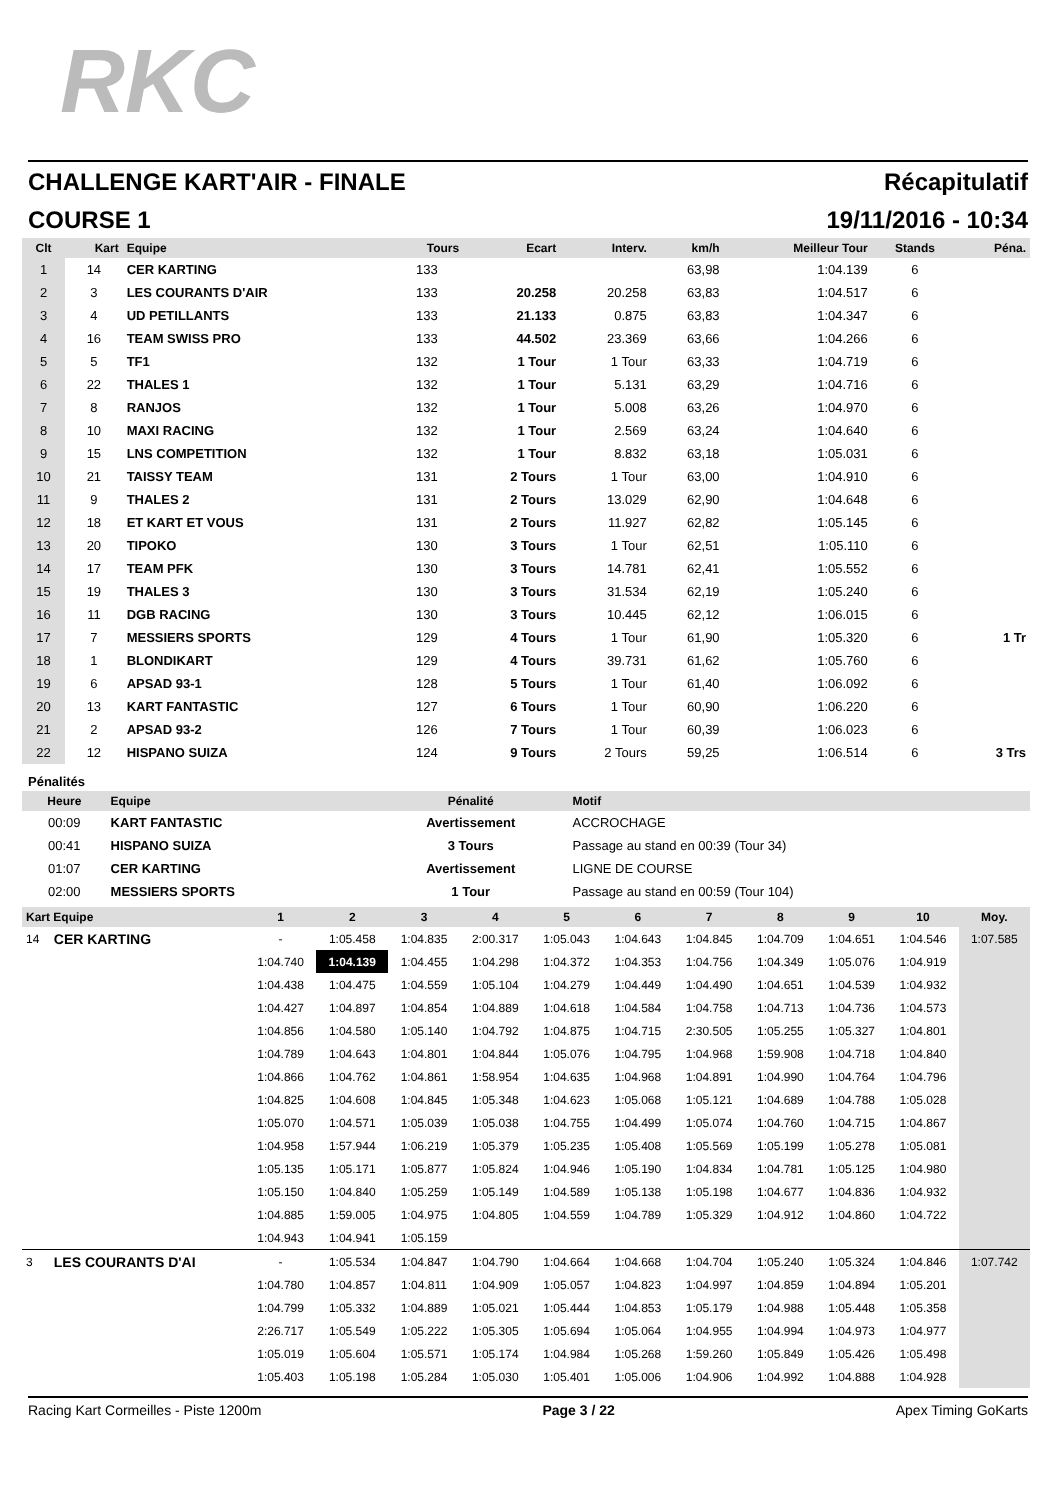RKC
CHALLENGE KART'AIR - FINALE Récapitulatif
COURSE 1 19/11/2016 - 10:34
| Clt | Kart | Equipe | Tours | Ecart | Interv. | km/h | Meilleur Tour | Stands | Péna. |
| --- | --- | --- | --- | --- | --- | --- | --- | --- | --- |
| 1 | 14 | CER KARTING | 133 | | | 63,98 | 1:04.139 | 6 | |
| 2 | 3 | LES COURANTS D'AIR | 133 | 20.258 | 20.258 | 63,83 | 1:04.517 | 6 | |
| 3 | 4 | UD PETILLANTS | 133 | 21.133 | 0.875 | 63,83 | 1:04.347 | 6 | |
| 4 | 16 | TEAM SWISS PRO | 133 | 44.502 | 23.369 | 63,66 | 1:04.266 | 6 | |
| 5 | 5 | TF1 | 132 | 1 Tour | 1 Tour | 63,33 | 1:04.719 | 6 | |
| 6 | 22 | THALES 1 | 132 | 1 Tour | 5.131 | 63,29 | 1:04.716 | 6 | |
| 7 | 8 | RANJOS | 132 | 1 Tour | 5.008 | 63,26 | 1:04.970 | 6 | |
| 8 | 10 | MAXI RACING | 132 | 1 Tour | 2.569 | 63,24 | 1:04.640 | 6 | |
| 9 | 15 | LNS COMPETITION | 132 | 1 Tour | 8.832 | 63,18 | 1:05.031 | 6 | |
| 10 | 21 | TAISSY TEAM | 131 | 2 Tours | 1 Tour | 63,00 | 1:04.910 | 6 | |
| 11 | 9 | THALES 2 | 131 | 2 Tours | 13.029 | 62,90 | 1:04.648 | 6 | |
| 12 | 18 | ET KART ET VOUS | 131 | 2 Tours | 11.927 | 62,82 | 1:05.145 | 6 | |
| 13 | 20 | TIPOKO | 130 | 3 Tours | 1 Tour | 62,51 | 1:05.110 | 6 | |
| 14 | 17 | TEAM PFK | 130 | 3 Tours | 14.781 | 62,41 | 1:05.552 | 6 | |
| 15 | 19 | THALES 3 | 130 | 3 Tours | 31.534 | 62,19 | 1:05.240 | 6 | |
| 16 | 11 | DGB RACING | 130 | 3 Tours | 10.445 | 62,12 | 1:06.015 | 6 | |
| 17 | 7 | MESSIERS SPORTS | 129 | 4 Tours | 1 Tour | 61,90 | 1:05.320 | 6 | 1 Tr |
| 18 | 1 | BLONDIKART | 129 | 4 Tours | 39.731 | 61,62 | 1:05.760 | 6 | |
| 19 | 6 | APSAD 93-1 | 128 | 5 Tours | 1 Tour | 61,40 | 1:06.092 | 6 | |
| 20 | 13 | KART FANTASTIC | 127 | 6 Tours | 1 Tour | 60,90 | 1:06.220 | 6 | |
| 21 | 2 | APSAD 93-2 | 126 | 7 Tours | 1 Tour | 60,39 | 1:06.023 | 6 | |
| 22 | 12 | HISPANO SUIZA | 124 | 9 Tours | 2 Tours | 59,25 | 1:06.514 | 6 | 3 Trs |
Pénalités
| Heure | Equipe | Pénalité | Motif |
| --- | --- | --- | --- |
| 00:09 | KART FANTASTIC | Avertissement | ACCROCHAGE |
| 00:41 | HISPANO SUIZA | 3 Tours | Passage au stand en 00:39 (Tour 34) |
| 01:07 | CER KARTING | Avertissement | LIGNE DE COURSE |
| 02:00 | MESSIERS SPORTS | 1 Tour | Passage au stand en 00:59 (Tour 104) |
| Kart Equipe | | 1 | 2 | 3 | 4 | 5 | 6 | 7 | 8 | 9 | 10 | Moy. |
| --- | --- | --- | --- | --- | --- | --- | --- | --- | --- | --- | --- | --- |
| 14 | CER KARTING | - | 1:05.458 | 1:04.835 | 2:00.317 | 1:05.043 | 1:04.643 | 1:04.845 | 1:04.709 | 1:04.651 | 1:04.546 | 1:07.585 |
| | | 1:04.740 | 1:04.139 | 1:04.455 | 1:04.298 | 1:04.372 | 1:04.353 | 1:04.756 | 1:04.349 | 1:05.076 | 1:04.919 | |
| | | 1:04.438 | 1:04.475 | 1:04.559 | 1:05.104 | 1:04.279 | 1:04.449 | 1:04.490 | 1:04.651 | 1:04.539 | 1:04.932 | |
| | | 1:04.427 | 1:04.897 | 1:04.854 | 1:04.889 | 1:04.618 | 1:04.584 | 1:04.758 | 1:04.713 | 1:04.736 | 1:04.573 | |
| | | 1:04.856 | 1:04.580 | 1:05.140 | 1:04.792 | 1:04.875 | 1:04.715 | 2:30.505 | 1:05.255 | 1:05.327 | 1:04.801 | |
| | | 1:04.789 | 1:04.643 | 1:04.801 | 1:04.844 | 1:05.076 | 1:04.795 | 1:04.968 | 1:59.908 | 1:04.718 | 1:04.840 | |
| | | 1:04.866 | 1:04.762 | 1:04.861 | 1:58.954 | 1:04.635 | 1:04.968 | 1:04.891 | 1:04.990 | 1:04.764 | 1:04.796 | |
| | | 1:04.825 | 1:04.608 | 1:04.845 | 1:05.348 | 1:04.623 | 1:05.068 | 1:05.121 | 1:04.689 | 1:04.788 | 1:05.028 | |
| | | 1:05.070 | 1:04.571 | 1:05.039 | 1:05.038 | 1:04.755 | 1:04.499 | 1:05.074 | 1:04.760 | 1:04.715 | 1:04.867 | |
| | | 1:04.958 | 1:57.944 | 1:06.219 | 1:05.379 | 1:05.235 | 1:05.408 | 1:05.569 | 1:05.199 | 1:05.278 | 1:05.081 | |
| | | 1:05.135 | 1:05.171 | 1:05.877 | 1:05.824 | 1:04.946 | 1:05.190 | 1:04.834 | 1:04.781 | 1:05.125 | 1:04.980 | |
| | | 1:05.150 | 1:04.840 | 1:05.259 | 1:05.149 | 1:04.589 | 1:05.138 | 1:05.198 | 1:04.677 | 1:04.836 | 1:04.932 | |
| | | 1:04.885 | 1:59.005 | 1:04.975 | 1:04.805 | 1:04.559 | 1:04.789 | 1:05.329 | 1:04.912 | 1:04.860 | 1:04.722 | |
| | | 1:04.943 | 1:04.941 | 1:05.159 | | | | | | | | |
| 3 | LES COURANTS D'AI | - | 1:05.534 | 1:04.847 | 1:04.790 | 1:04.664 | 1:04.668 | 1:04.704 | 1:05.240 | 1:05.324 | 1:04.846 | 1:07.742 |
| | | 1:04.780 | 1:04.857 | 1:04.811 | 1:04.909 | 1:05.057 | 1:04.823 | 1:04.997 | 1:04.859 | 1:04.894 | 1:05.201 | |
| | | 1:04.799 | 1:05.332 | 1:04.889 | 1:05.021 | 1:05.444 | 1:04.853 | 1:05.179 | 1:04.988 | 1:05.448 | 1:05.358 | |
| | | 2:26.717 | 1:05.549 | 1:05.222 | 1:05.305 | 1:05.694 | 1:05.064 | 1:04.955 | 1:04.994 | 1:04.973 | 1:04.977 | |
| | | 1:05.019 | 1:05.604 | 1:05.571 | 1:05.174 | 1:04.984 | 1:05.268 | 1:59.260 | 1:05.849 | 1:05.426 | 1:05.498 | |
| | | 1:05.403 | 1:05.198 | 1:05.284 | 1:05.030 | 1:05.401 | 1:05.006 | 1:04.906 | 1:04.992 | 1:04.888 | 1:04.928 | |
Racing Kart Cormeilles - Piste 1200m Page 3 / 22 Apex Timing GoKarts